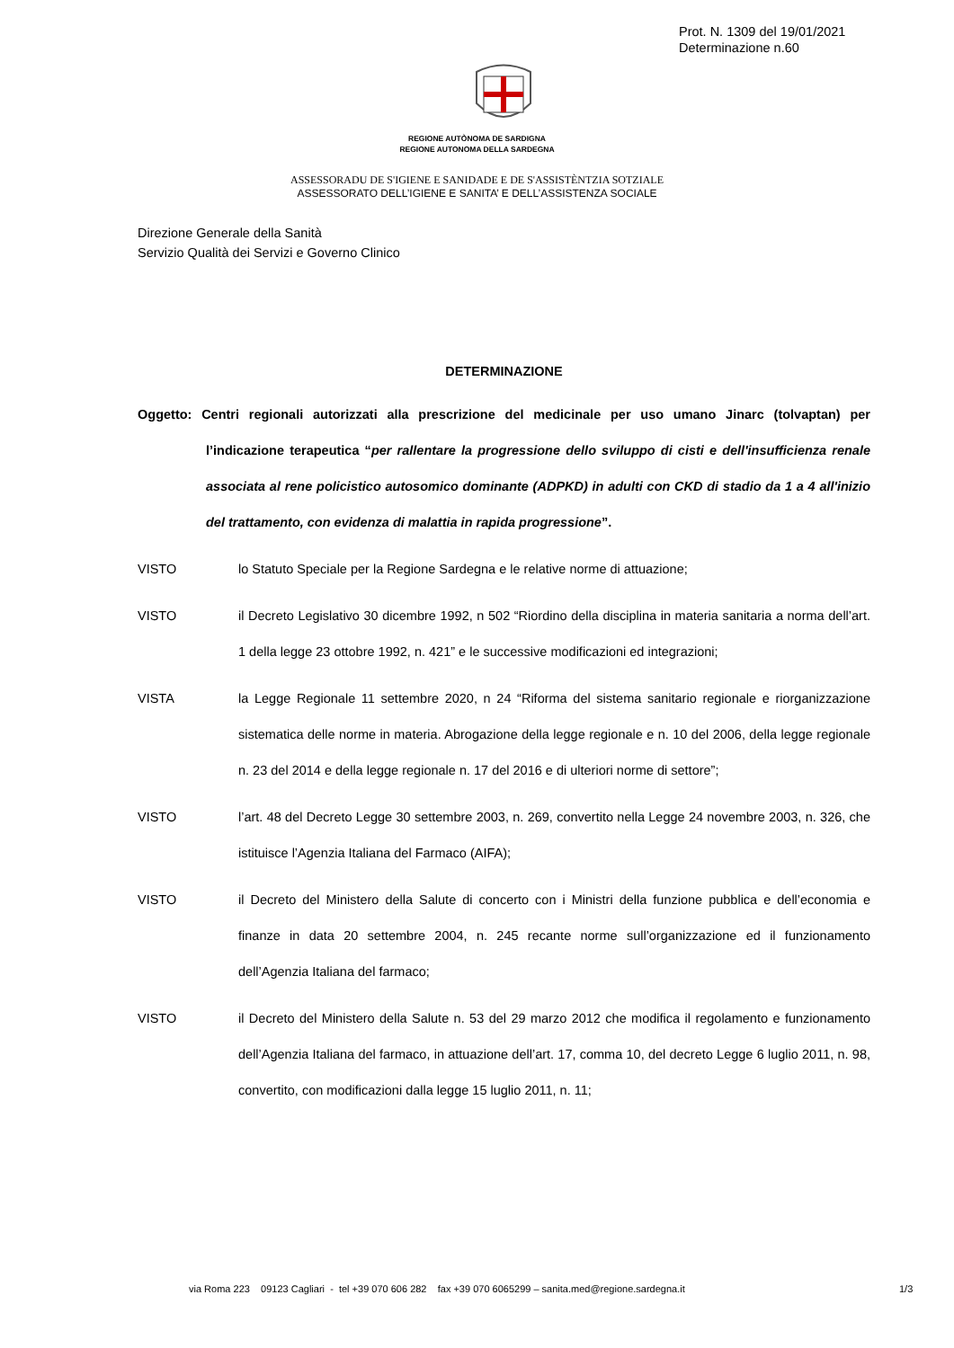Prot. N. 1309 del 19/01/2021
Determinazione n.60
REGIONE AUTÒNOMA DE SARDIGNA
REGIONE AUTONOMA DELLA SARDEGNA
ASSESSORADU DE S'IGIENE E SANIDADE E DE S'ASSISTÈNTZIA SOTZIALE
ASSESSORATO DELL’IGIENE E SANITA’ E DELL’ASSISTENZA SOCIALE
Direzione Generale della Sanità
Servizio Qualità dei Servizi e Governo Clinico
DETERMINAZIONE
Oggetto: Centri regionali autorizzati alla prescrizione del medicinale per uso umano Jinarc (tolvaptan) per l’indicazione terapeutica “per rallentare la progressione dello sviluppo di cisti e dell'insufficienza renale associata al rene policistico autosomico dominante (ADPKD) in adulti con CKD di stadio da 1 a 4 all'inizio del trattamento, con evidenza di malattia in rapida progressione”.
VISTO lo Statuto Speciale per la Regione Sardegna e le relative norme di attuazione;
VISTO il Decreto Legislativo 30 dicembre 1992, n 502 “Riordino della disciplina in materia sanitaria a norma dell’art. 1 della legge 23 ottobre 1992, n. 421” e le successive modificazioni ed integrazioni;
VISTA la Legge Regionale 11 settembre 2020, n 24 “Riforma del sistema sanitario regionale e riorganizzazione sistematica delle norme in materia. Abrogazione della legge regionale e n. 10 del 2006, della legge regionale n. 23 del 2014 e della legge regionale n. 17 del 2016 e di ulteriori norme di settore”;
VISTO l’art. 48 del Decreto Legge 30 settembre 2003, n. 269, convertito nella Legge 24 novembre 2003, n. 326, che istituisce l’Agenzia Italiana del Farmaco (AIFA);
VISTO il Decreto del Ministero della Salute di concerto con i Ministri della funzione pubblica e dell’economia e finanze in data 20 settembre 2004, n. 245 recante norme sull’organizzazione ed il funzionamento dell’Agenzia Italiana del farmaco;
VISTO il Decreto del Ministero della Salute n. 53 del 29 marzo 2012 che modifica il regolamento e funzionamento dell’Agenzia Italiana del farmaco, in attuazione dell’art. 17, comma 10, del decreto Legge 6 luglio 2011, n. 98, convertito, con modificazioni dalla legge 15 luglio 2011, n. 11;
via Roma 223 09123 Cagliari - tel +39 070 606 282 fax +39 070 6065299 – sanita.med@regione.sardegna.it
1/3